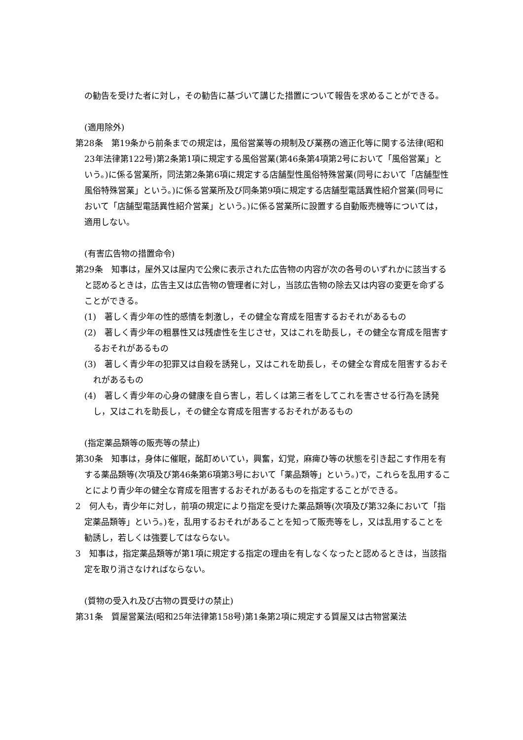の勧告を受けた者に対し，その勧告に基づいて講じた措置について報告を求めることができる。
(適用除外)
第28条　第19条から前条までの規定は，風俗営業等の規制及び業務の適正化等に関する法律(昭和23年法律第122号)第2条第1項に規定する風俗営業(第46条第4項第2号において「風俗営業」という。)に係る営業所，同法第2条第6項に規定する店舗型性風俗特殊営業(同号において「店舗型性風俗特殊営業」という。)に係る営業所及び同条第9項に規定する店舗型電話異性紹介営業(同号において「店舗型電話異性紹介営業」という。)に係る営業所に設置する自動販売機等については，適用しない。
(有害広告物の措置命令)
第29条　知事は，屋外又は屋内で公衆に表示された広告物の内容が次の各号のいずれかに該当すると認めるときは，広告主又は広告物の管理者に対し，当該広告物の除去又は内容の変更を命ずることができる。
(1)　著しく青少年の性的感情を刺激し，その健全な育成を阻害するおそれがあるもの
(2)　著しく青少年の粗暴性又は残虐性を生じさせ，又はこれを助長し，その健全な育成を阻害するおそれがあるもの
(3)　著しく青少年の犯罪又は自殺を誘発し，又はこれを助長し，その健全な育成を阻害するおそれがあるもの
(4)　著しく青少年の心身の健康を自ら害し，若しくは第三者をしてこれを害させる行為を誘発し，又はこれを助長し，その健全な育成を阻害するおそれがあるもの
(指定薬品類等の販売等の禁止)
第30条　知事は，身体に催眠，酩酊めいてい，興奮，幻覚，麻痺ひ等の状態を引き起こす作用を有する薬品類等(次項及び第46条第6項第3号において「薬品類等」という。)で，これらを乱用することにより青少年の健全な育成を阻害するおそれがあるものを指定することができる。
2　何人も，青少年に対し，前項の規定により指定を受けた薬品類等(次項及び第32条において「指定薬品類等」という。)を，乱用するおそれがあることを知って販売等をし，又は乱用することを勧誘し，若しくは強要してはならない。
3　知事は，指定薬品類等が第1項に規定する指定の理由を有しなくなったと認めるときは，当該指定を取り消さなければならない。
(質物の受入れ及び古物の買受けの禁止)
第31条　質屋営業法(昭和25年法律第158号)第1条第2項に規定する質屋又は古物営業法